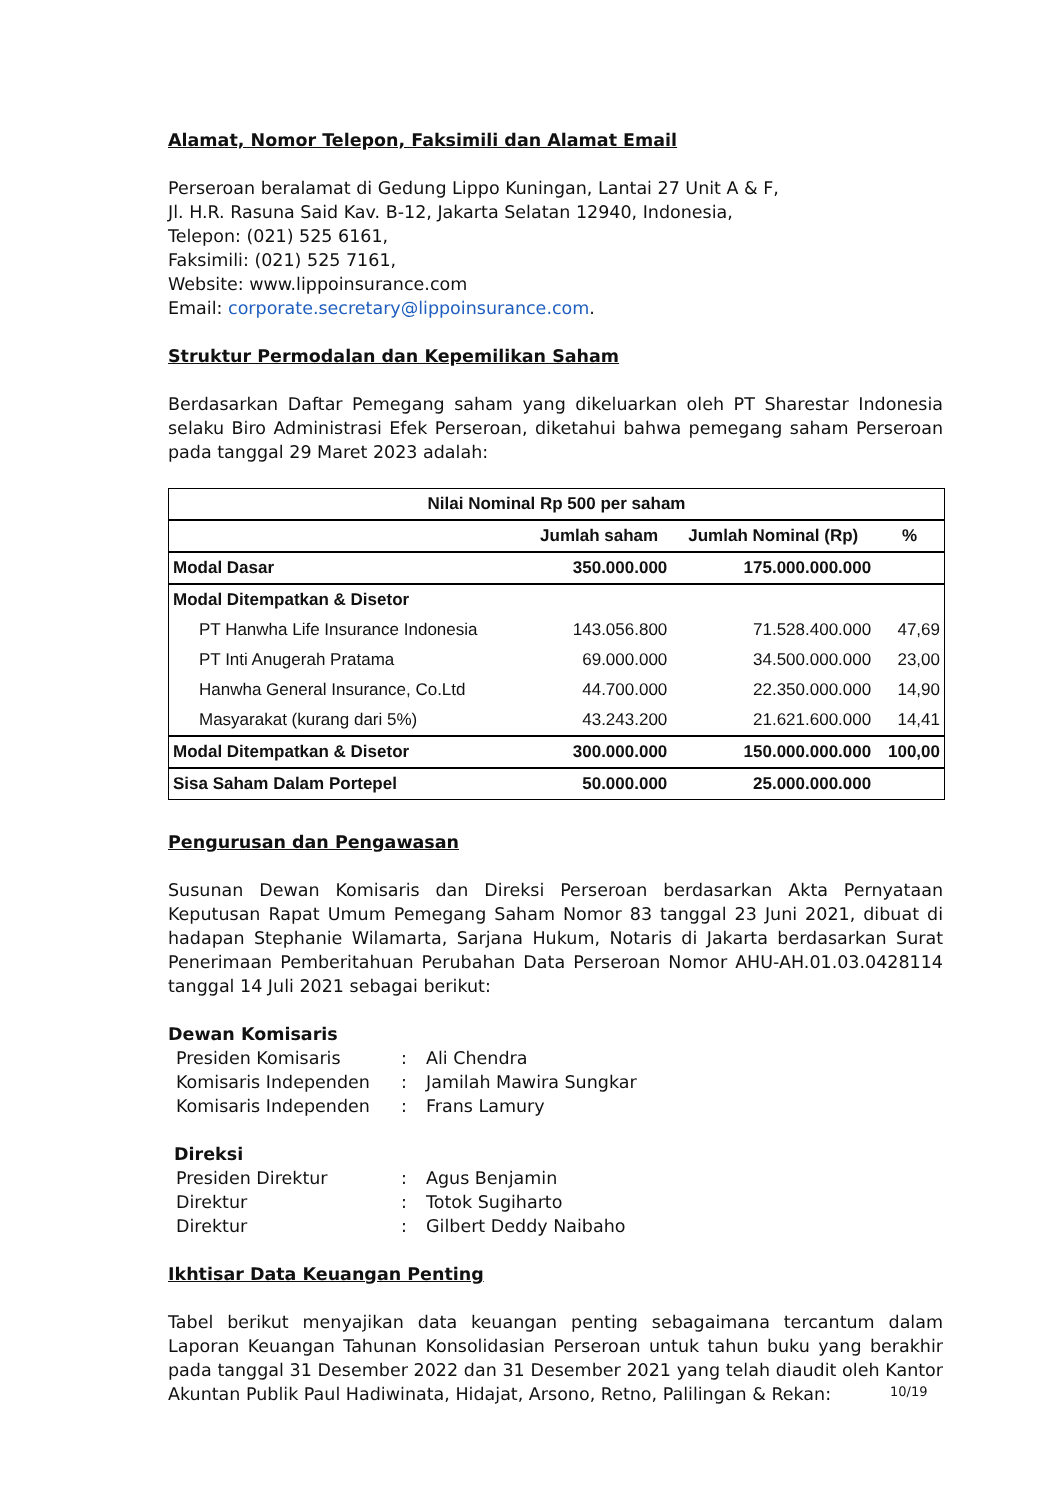Alamat, Nomor Telepon, Faksimili dan Alamat Email
Perseroan beralamat di Gedung Lippo Kuningan, Lantai 27 Unit A & F,
Jl. H.R. Rasuna Said Kav. B-12, Jakarta Selatan 12940, Indonesia,
Telepon: (021) 525 6161,
Faksimili: (021) 525 7161,
Website: www.lippoinsurance.com
Email: corporate.secretary@lippoinsurance.com.
Struktur Permodalan dan Kepemilikan Saham
Berdasarkan Daftar Pemegang saham yang dikeluarkan oleh PT Sharestar Indonesia selaku Biro Administrasi Efek Perseroan, diketahui bahwa pemegang saham Perseroan pada tanggal 29 Maret 2023 adalah:
| Nilai Nominal Rp 500 per saham | | | |
| --- | --- | --- | --- |
| | Jumlah saham | Jumlah Nominal (Rp) | % |
| Modal Dasar | 350.000.000 | 175.000.000.000 | |
| Modal Ditempatkan & Disetor | | | |
| PT Hanwha Life Insurance Indonesia | 143.056.800 | 71.528.400.000 | 47,69 |
| PT Inti Anugerah Pratama | 69.000.000 | 34.500.000.000 | 23,00 |
| Hanwha General Insurance, Co.Ltd | 44.700.000 | 22.350.000.000 | 14,90 |
| Masyarakat (kurang dari 5%) | 43.243.200 | 21.621.600.000 | 14,41 |
| Modal Ditempatkan & Disetor | 300.000.000 | 150.000.000.000 | 100,00 |
| Sisa Saham Dalam Portepel | 50.000.000 | 25.000.000.000 | |
Pengurusan dan Pengawasan
Susunan Dewan Komisaris dan Direksi Perseroan berdasarkan Akta Pernyataan Keputusan Rapat Umum Pemegang Saham Nomor 83 tanggal 23 Juni 2021, dibuat di hadapan Stephanie Wilamarta, Sarjana Hukum, Notaris di Jakarta berdasarkan Surat Penerimaan Pemberitahuan Perubahan Data Perseroan Nomor AHU-AH.01.03.0428114 tanggal 14 Juli 2021 sebagai berikut:
Dewan Komisaris
| Presiden Komisaris | : | Ali Chendra |
| Komisaris Independen | : | Jamilah Mawira Sungkar |
| Komisaris Independen | : | Frans Lamury |
Direksi
| Presiden Direktur | : | Agus Benjamin |
| Direktur | : | Totok Sugiharto |
| Direktur | : | Gilbert Deddy Naibaho |
Ikhtisar Data Keuangan Penting
Tabel berikut menyajikan data keuangan penting sebagaimana tercantum dalam Laporan Keuangan Tahunan Konsolidasian Perseroan untuk tahun buku yang berakhir pada tanggal 31 Desember 2022 dan 31 Desember 2021 yang telah diaudit oleh Kantor Akuntan Publik Paul Hadiwinata, Hidajat, Arsono, Retno, Palilingan & Rekan:
10/19